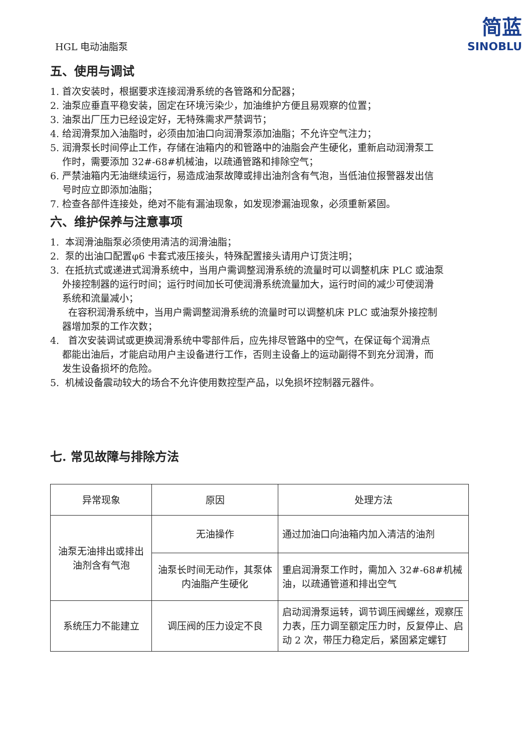HGL 电动油脂泵
简蓝
SINOBLU
五、使用与调试
1. 首次安装时，根据要求连接润滑系统的各管路和分配器；
2. 油泵应垂直平稳安装，固定在环境污染少，加油维护方便且易观察的位置；
3. 油泵出厂压力已经设定好，无特殊需求严禁调节；
4. 给润滑泵加入油脂时，必须由加油口向润滑泵添加油脂；不允许空气注力；
5. 润滑泵长时间停止工作，存储在油箱内的和管路中的油脂会产生硬化，重新启动润滑泵工
作时，需要添加 32#-68#机械油，以疏通管路和排除空气；
6. 严禁油箱内无油继续运行，易造成油泵故障或排出油剂含有气泡，当低油位报警器发出信
号时应立即添加油脂；
7. 检查各部件连接处，绝对不能有漏油现象，如发现渗漏油现象，必须重新紧固。
六、维护保养与注意事项
1. 本润滑油脂泵必须使用清洁的润滑油脂；
2. 泵的出油口配置φ6 卡套式液压接头，特殊配置接头请用户订货注明；
3. 在抵抗式或递进式润滑系统中，当用户需调整润滑系统的流量时可以调整机床 PLC 或油泵
外接控制器的运行时间；运行时间加长可使润滑系统流量加大，运行时间的减少可使润滑
系统和流量减小；
在容积润滑系统中，当用户需调整润滑系统的流量时可以调整机床 PLC 或油泵外接控制
器增加泵的工作次数；
4. 首次安装调试或更换润滑系统中零部件后，应先排尽管路中的空气，在保证每个润滑点
都能出油后，才能启动用户主设备进行工作，否则主设备上的运动副得不到充分润滑，而
发生设备损坏的危险。
5. 机械设备震动较大的场合不允许使用数控型产品，以免损坏控制器元器件。
七. 常见故障与排除方法
| 异常现象 | 原因 | 处理方法 |
| --- | --- | --- |
| 油泵无油排出或排出油剂含有气泡 | 无油操作 | 通过加油口向油箱内加入清洁的油剂 |
| | 油泵长时间无动作，其泵体内油脂产生硬化 | 重启润滑泵工作时，需加入 32#-68#机械油，以疏通管道和排出空气 |
| 系统压力不能建立 | 调压阀的压力设定不良 | 启动润滑泵运转，调节调压阀螺丝，观察压力表，压力调至额定压力时，反复停止、启动 2 次，带压力稳定后，紧固紧定螺钉 |